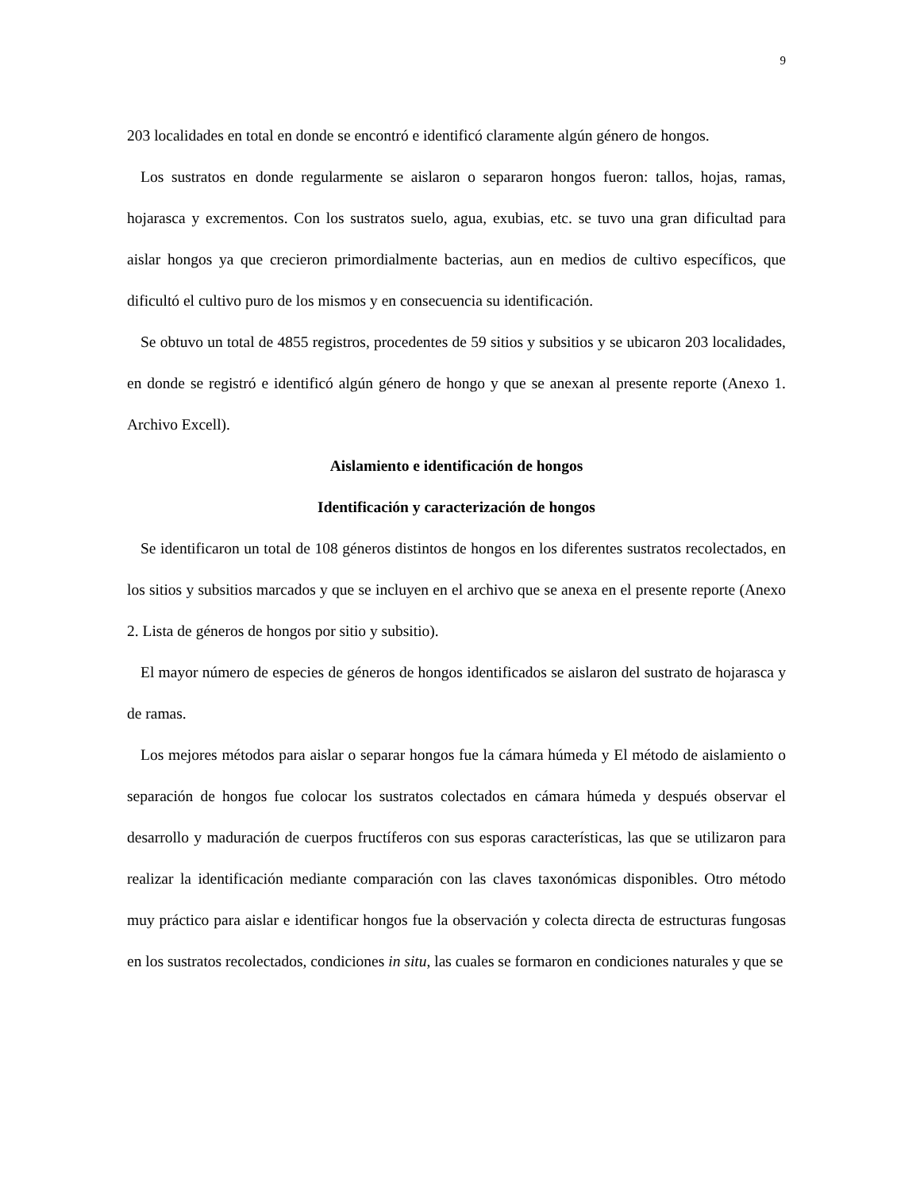9
203 localidades en total en donde se encontró e identificó claramente algún género de hongos.
Los sustratos en donde regularmente se aislaron o separaron hongos fueron: tallos, hojas, ramas, hojarasca y excrementos. Con los sustratos suelo, agua, exubias, etc. se tuvo una gran dificultad para aislar hongos ya que crecieron primordialmente bacterias, aun en medios de cultivo específicos, que dificultó el cultivo puro de los mismos y en consecuencia su identificación.
Se obtuvo un total de 4855 registros, procedentes de 59 sitios y subsitios y se ubicaron 203 localidades, en donde se registró e identificó algún género de hongo y que se anexan al presente reporte (Anexo 1. Archivo Excell).
Aislamiento e identificación de hongos
Identificación y caracterización de hongos
Se identificaron un total de 108 géneros distintos de hongos en los diferentes sustratos recolectados, en los sitios y subsitios marcados y que se incluyen en el archivo que se anexa en el presente reporte (Anexo 2. Lista de géneros de hongos por sitio y subsitio).
El mayor número de especies de géneros de hongos identificados se aislaron del sustrato de hojarasca y de ramas.
Los mejores métodos para aislar o separar hongos fue la cámara húmeda y El método de aislamiento o separación de hongos fue colocar los sustratos colectados en cámara húmeda y después observar el desarrollo y maduración de cuerpos fructíferos con sus esporas características, las que se utilizaron para realizar la identificación mediante comparación con las claves taxonómicas disponibles. Otro método muy práctico para aislar e identificar hongos fue la observación y colecta directa de estructuras fungosas en los sustratos recolectados, condiciones in situ, las cuales se formaron en condiciones naturales y que se